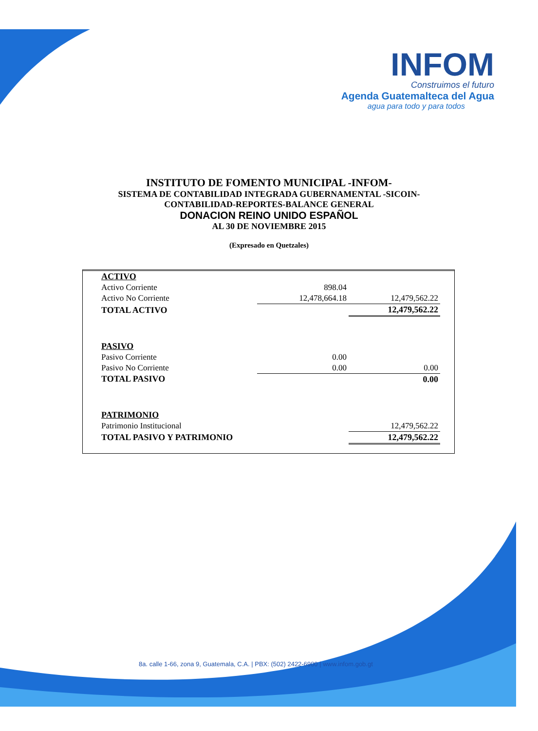INFOM
Construimos el futuro
Agenda Guatemalteca del Agua
agua para todo y para todos
INSTITUTO DE FOMENTO MUNICIPAL -INFOM-
SISTEMA DE CONTABILIDAD INTEGRADA GUBERNAMENTAL -SICOIN-
CONTABILIDAD-REPORTES-BALANCE GENERAL
DONACION REINO UNIDO ESPAÑOL
AL 30 DE NOVIEMBRE 2015
(Expresado en Quetzales)
| ACTIVO | | |
| Activo Corriente | 898.04 | |
| Activo No Corriente | 12,478,664.18 | 12,479,562.22 |
| TOTAL ACTIVO | | 12,479,562.22 |
| PASIVO | | |
| Pasivo Corriente | 0.00 | |
| Pasivo No Corriente | 0.00 | 0.00 |
| TOTAL PASIVO | | 0.00 |
| PATRIMONIO | | |
| Patrimonio Institucional | | 12,479,562.22 |
| TOTAL PASIVO Y PATRIMONIO | | 12,479,562.22 |
8a. calle 1-66, zona 9, Guatemala, C.A. | PBX: (502) 2422-6900 | www.infom.gob.gt